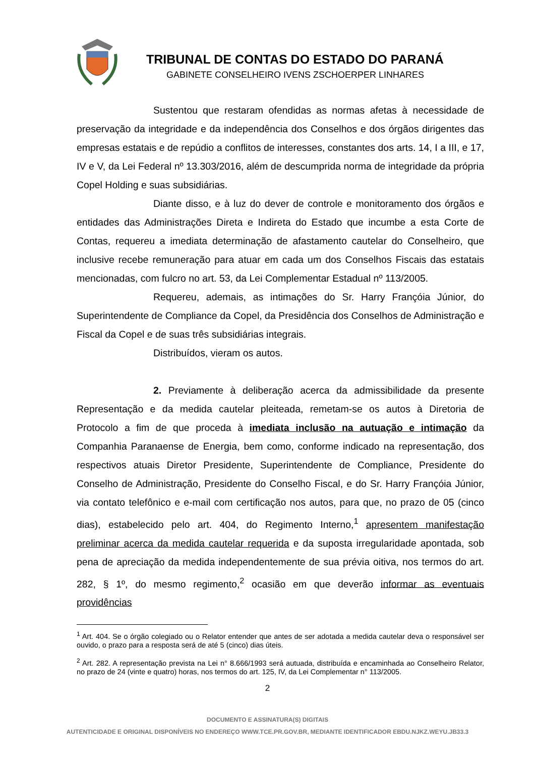TRIBUNAL DE CONTAS DO ESTADO DO PARANÁ
GABINETE CONSELHEIRO IVENS ZSCHOERPER LINHARES
Sustentou que restaram ofendidas as normas afetas à necessidade de preservação da integridade e da independência dos Conselhos e dos órgãos dirigentes das empresas estatais e de repúdio a conflitos de interesses, constantes dos arts. 14, I a III, e 17, IV e V, da Lei Federal nº 13.303/2016, além de descumprida norma de integridade da própria Copel Holding e suas subsidiárias.
Diante disso, e à luz do dever de controle e monitoramento dos órgãos e entidades das Administrações Direta e Indireta do Estado que incumbe a esta Corte de Contas, requereu a imediata determinação de afastamento cautelar do Conselheiro, que inclusive recebe remuneração para atuar em cada um dos Conselhos Fiscais das estatais mencionadas, com fulcro no art. 53, da Lei Complementar Estadual nº 113/2005.
Requereu, ademais, as intimações do Sr. Harry Françóia Júnior, do Superintendente de Compliance da Copel, da Presidência dos Conselhos de Administração e Fiscal da Copel e de suas três subsidiárias integrais.
Distribuídos, vieram os autos.
2. Previamente à deliberação acerca da admissibilidade da presente Representação e da medida cautelar pleiteada, remetam-se os autos à Diretoria de Protocolo a fim de que proceda à imediata inclusão na autuação e intimação da Companhia Paranaense de Energia, bem como, conforme indicado na representação, dos respectivos atuais Diretor Presidente, Superintendente de Compliance, Presidente do Conselho de Administração, Presidente do Conselho Fiscal, e do Sr. Harry Françóia Júnior, via contato telefônico e e-mail com certificação nos autos, para que, no prazo de 05 (cinco dias), estabelecido pelo art. 404, do Regimento Interno,<sup>1</sup> apresentem manifestação preliminar acerca da medida cautelar requerida e da suposta irregularidade apontada, sob pena de apreciação da medida independentemente de sua prévia oitiva, nos termos do art. 282, § 1º, do mesmo regimento,<sup>2</sup> ocasião em que deverão informar as eventuais providências
<sup>1</sup> Art. 404. Se o órgão colegiado ou o Relator entender que antes de ser adotada a medida cautelar deva o responsável ser ouvido, o prazo para a resposta será de até 5 (cinco) dias úteis.
<sup>2</sup> Art. 282. A representação prevista na Lei n° 8.666/1993 será autuada, distribuída e encaminhada ao Conselheiro Relator, no prazo de 24 (vinte e quatro) horas, nos termos do art. 125, IV, da Lei Complementar n° 113/2005.
2
DOCUMENTO E ASSINATURA(S) DIGITAIS
AUTENTICIDADE E ORIGINAL DISPONÍVEIS NO ENDEREÇO WWW.TCE.PR.GOV.BR, MEDIANTE IDENTIFICADOR EBDU.NJKZ.WEYU.JB33.3